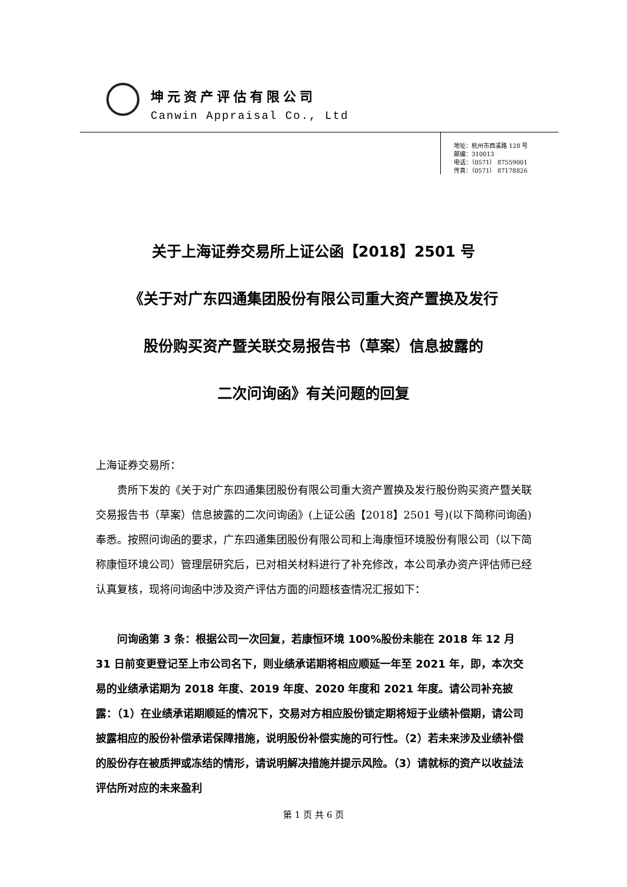坤元资产评估有限公司
Canwin Appraisal Co., Ltd
地址：杭州市西溪路 128 号
邮编：310013
电话：（0571） 87559001
传真：（0571） 87178826
关于上海证券交易所上证公函【2018】2501 号
《关于对广东四通集团股份有限公司重大资产置换及发行
股份购买资产暨关联交易报告书（草案）信息披露的
二次问询函》有关问题的回复
上海证券交易所：
贵所下发的《关于对广东四通集团股份有限公司重大资产置换及发行股份购买资产暨关联交易报告书（草案）信息披露的二次问询函》(上证公函【2018】2501 号)(以下简称问询函)奉悉。按照问询函的要求，广东四通集团股份有限公司和上海康恒环境股份有限公司（以下简称康恒环境公司）管理层研究后，已对相关材料进行了补充修改，本公司承办资产评估师已经认真复核，现将问询函中涉及资产评估方面的问题核查情况汇报如下：
问询函第 3 条：根据公司一次回复，若康恒环境 100%股份未能在 2018 年 12 月 31 日前变更登记至上市公司名下，则业绩承诺期将相应顺延一年至 2021 年，即，本次交易的业绩承诺期为 2018 年度、2019 年度、2020 年度和 2021 年度。请公司补充披露：（1）在业绩承诺期顺延的情况下，交易对方相应股份锁定期将短于业绩补偿期，请公司披露相应的股份补偿承诺保障措施，说明股份补偿实施的可行性。（2）若未来涉及业绩补偿的股份存在被质押或冻结的情形，请说明解决措施并提示风险。（3）请就标的资产以收益法评估所对应的未来盈利
第 1 页 共 6 页